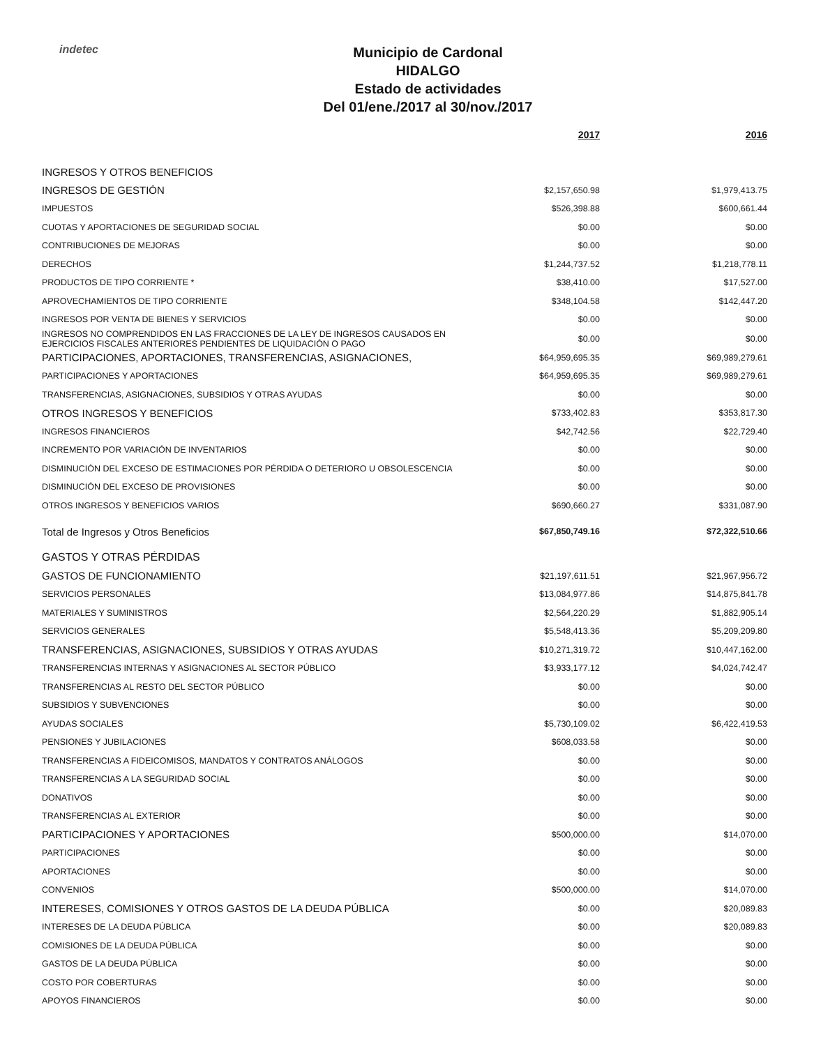indetec
Municipio de Cardonal
HIDALGO
Estado de actividades
Del 01/ene./2017 al 30/nov./2017
| | 2017 | 2016 |
| --- | --- | --- |
| INGRESOS Y OTROS BENEFICIOS | | |
| INGRESOS DE GESTIÓN | $2,157,650.98 | $1,979,413.75 |
| IMPUESTOS | $526,398.88 | $600,661.44 |
| CUOTAS Y APORTACIONES DE SEGURIDAD SOCIAL | $0.00 | $0.00 |
| CONTRIBUCIONES DE MEJORAS | $0.00 | $0.00 |
| DERECHOS | $1,244,737.52 | $1,218,778.11 |
| PRODUCTOS DE TIPO CORRIENTE * | $38,410.00 | $17,527.00 |
| APROVECHAMIENTOS DE TIPO CORRIENTE | $348,104.58 | $142,447.20 |
| INGRESOS POR VENTA DE BIENES Y SERVICIOS | $0.00 | $0.00 |
| INGRESOS NO COMPRENDIDOS EN LAS FRACCIONES DE LA LEY DE INGRESOS CAUSADOS EN EJERCICIOS FISCALES ANTERIORES PENDIENTES DE LIQUIDACIÓN O PAGO | $0.00 | $0.00 |
| PARTICIPACIONES, APORTACIONES, TRANSFERENCIAS, ASIGNACIONES, | $64,959,695.35 | $69,989,279.61 |
| PARTICIPACIONES Y APORTACIONES | $64,959,695.35 | $69,989,279.61 |
| TRANSFERENCIAS, ASIGNACIONES, SUBSIDIOS Y OTRAS AYUDAS | $0.00 | $0.00 |
| OTROS INGRESOS Y BENEFICIOS | $733,402.83 | $353,817.30 |
| INGRESOS FINANCIEROS | $42,742.56 | $22,729.40 |
| INCREMENTO POR VARIACIÓN DE INVENTARIOS | $0.00 | $0.00 |
| DISMINUCIÓN DEL EXCESO DE ESTIMACIONES POR PÉRDIDA O DETERIORO U OBSOLESCENCIA | $0.00 | $0.00 |
| DISMINUCIÓN DEL EXCESO DE PROVISIONES | $0.00 | $0.00 |
| OTROS INGRESOS Y BENEFICIOS VARIOS | $690,660.27 | $331,087.90 |
| Total de Ingresos y Otros Beneficios | $67,850,749.16 | $72,322,510.66 |
| GASTOS Y OTRAS PÉRDIDAS | | |
| GASTOS DE FUNCIONAMIENTO | $21,197,611.51 | $21,967,956.72 |
| SERVICIOS PERSONALES | $13,084,977.86 | $14,875,841.78 |
| MATERIALES Y SUMINISTROS | $2,564,220.29 | $1,882,905.14 |
| SERVICIOS GENERALES | $5,548,413.36 | $5,209,209.80 |
| TRANSFERENCIAS, ASIGNACIONES, SUBSIDIOS Y OTRAS AYUDAS | $10,271,319.72 | $10,447,162.00 |
| TRANSFERENCIAS INTERNAS Y ASIGNACIONES AL SECTOR PÚBLICO | $3,933,177.12 | $4,024,742.47 |
| TRANSFERENCIAS AL RESTO DEL SECTOR PÚBLICO | $0.00 | $0.00 |
| SUBSIDIOS Y SUBVENCIONES | $0.00 | $0.00 |
| AYUDAS SOCIALES | $5,730,109.02 | $6,422,419.53 |
| PENSIONES Y JUBILACIONES | $608,033.58 | $0.00 |
| TRANSFERENCIAS A FIDEICOMISOS, MANDATOS Y CONTRATOS ANÁLOGOS | $0.00 | $0.00 |
| TRANSFERENCIAS A LA SEGURIDAD SOCIAL | $0.00 | $0.00 |
| DONATIVOS | $0.00 | $0.00 |
| TRANSFERENCIAS AL EXTERIOR | $0.00 | $0.00 |
| PARTICIPACIONES Y APORTACIONES | $500,000.00 | $14,070.00 |
| PARTICIPACIONES | $0.00 | $0.00 |
| APORTACIONES | $0.00 | $0.00 |
| CONVENIOS | $500,000.00 | $14,070.00 |
| INTERESES, COMISIONES Y OTROS GASTOS DE LA DEUDA PÚBLICA | $0.00 | $20,089.83 |
| INTERESES DE LA DEUDA PÚBLICA | $0.00 | $20,089.83 |
| COMISIONES DE LA DEUDA PÚBLICA | $0.00 | $0.00 |
| GASTOS DE LA DEUDA PÚBLICA | $0.00 | $0.00 |
| COSTO POR COBERTURAS | $0.00 | $0.00 |
| APOYOS FINANCIEROS | $0.00 | $0.00 |